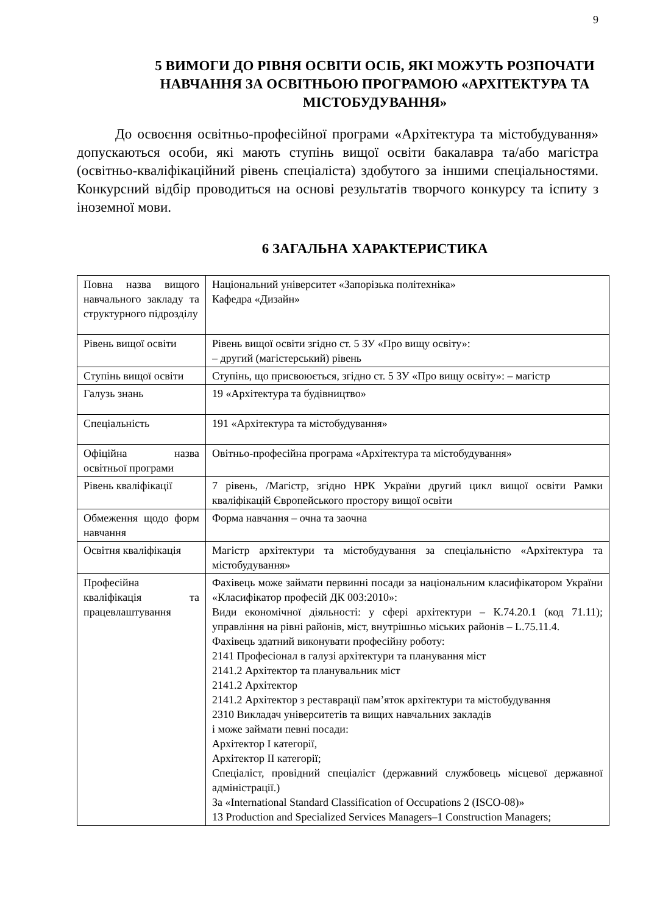9
5 ВИМОГИ ДО РІВНЯ ОСВІТИ ОСІБ, ЯКІ МОЖУТЬ РОЗПОЧАТИ НАВЧАННЯ ЗА ОСВІТНЬОЮ ПРОГРАМОЮ «АРХІТЕКТУРА ТА МІСТОБУДУВАННЯ»
До освоєння освітньо-професійної програми «Архітектура та містобудування» допускаються особи, які мають ступінь вищої освіти бакалавра та/або магістра (освітньо-кваліфікаційний рівень спеціаліста) здобутого за іншими спеціальностями. Конкурсний відбір проводиться на основі результатів творчого конкурсу та іспиту з іноземної мови.
6 ЗАГАЛЬНА ХАРАКТЕРИСТИКА
| Повна назва вищого навчального закладу та структурного підрозділу | Національний університет «Запорізька політехніка» Кафедра «Дизайн» |
| Рівень вищої освіти | Рівень вищої освіти згідно ст. 5 ЗУ «Про вищу освіту»: – другий (магістерський) рівень |
| Ступінь вищої освіти | Ступінь, що присвоюється, згідно ст. 5 ЗУ «Про вищу освіту»: – магістр |
| Галузь знань | 19 «Архітектура та будівництво» |
| Спеціальність | 191 «Архітектура та містобудування» |
| Офіційна назва освітньої програми | Овітньо-професійна програма «Архітектура та містобудування» |
| Рівень кваліфікації | 7 рівень, /Магістр, згідно НРК України другий цикл вищої освіти Рамки кваліфікацій Європейського простору вищої освіти |
| Обмеження щодо форм навчання | Форма навчання – очна та заочна |
| Освітня кваліфікація | Магістр архітектури та містобудування за спеціальністю «Архітектура та містобудування» |
| Професійна кваліфікація та працевлаштування | Фахівець може займати первинні посади за національним класифікатором України «Класифікатор професій ДК 003:2010»: Види економічної діяльності: у сфері архітектури – К.74.20.1 (код 71.11); управління на рівні районів, міст, внутрішньо міських районів – L.75.11.4. Фахівець здатний виконувати професійну роботу: 2141 Професіонал в галузі архітектури та планування міст 2141.2 Архітектор та планувальник міст 2141.2 Архітектор 2141.2 Архітектор з реставрації пам’яток архітектури та містобудування 2310 Викладач університетів та вищих навчальних закладів і може займати певні посади: Архітектор I категорії, Архітектор II категорії; Спеціаліст, провідний спеціаліст (державний службовець місцевої державної адміністрації.) За «International Standard Classification of Occupations 2 (ISCO-08)» 13 Production and Specialized Services Managers–1 Construction Managers; |